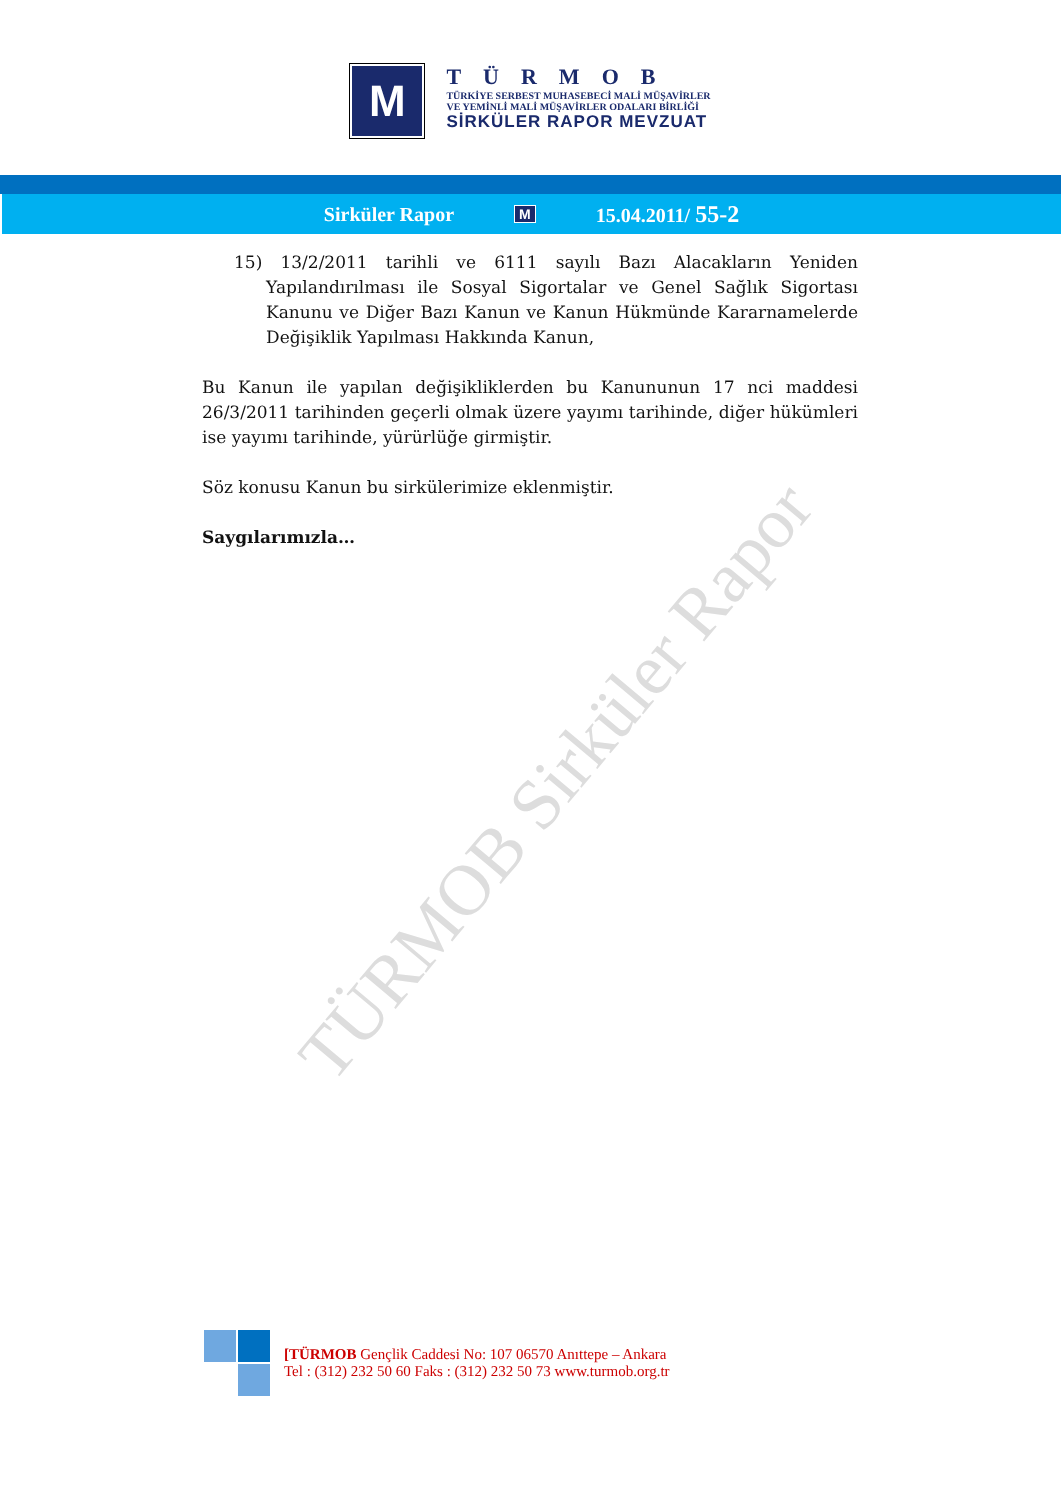TÜRMOB Sirküler Rapor
M
TÜRMOB
TÜRKİYE SERBEST MUHASEBECİ MALİ MÜŞAVİRLER
VE YEMİNLİ MALİ MÜŞAVİRLER ODALARI BİRLİĞİ
SİRKÜLER RAPOR MEVZUAT
Sirküler Rapor M 15.04.2011/ 55-2
15) 13/2/2011 tarihli ve 6111 sayılı Bazı Alacakların Yeniden Yapılandırılması ile Sosyal Sigortalar ve Genel Sağlık Sigortası Kanunu ve Diğer Bazı Kanun ve Kanun Hükmünde Kararnamelerde Değişiklik Yapılması Hakkında Kanun,
Bu Kanun ile yapılan değişikliklerden bu Kanununun 17 nci maddesi 26/3/2011 tarihinden geçerli olmak üzere yayımı tarihinde, diğer hükümleri ise yayımı tarihinde, yürürlüğe girmiştir.
Söz konusu Kanun bu sirkülerimize eklenmiştir.
Saygılarımızla…
[TÜRMOB Gençlik Caddesi No: 107 06570 Anıttepe – Ankara
Tel : (312) 232 50 60 Faks : (312) 232 50 73 www.turmob.org.tr